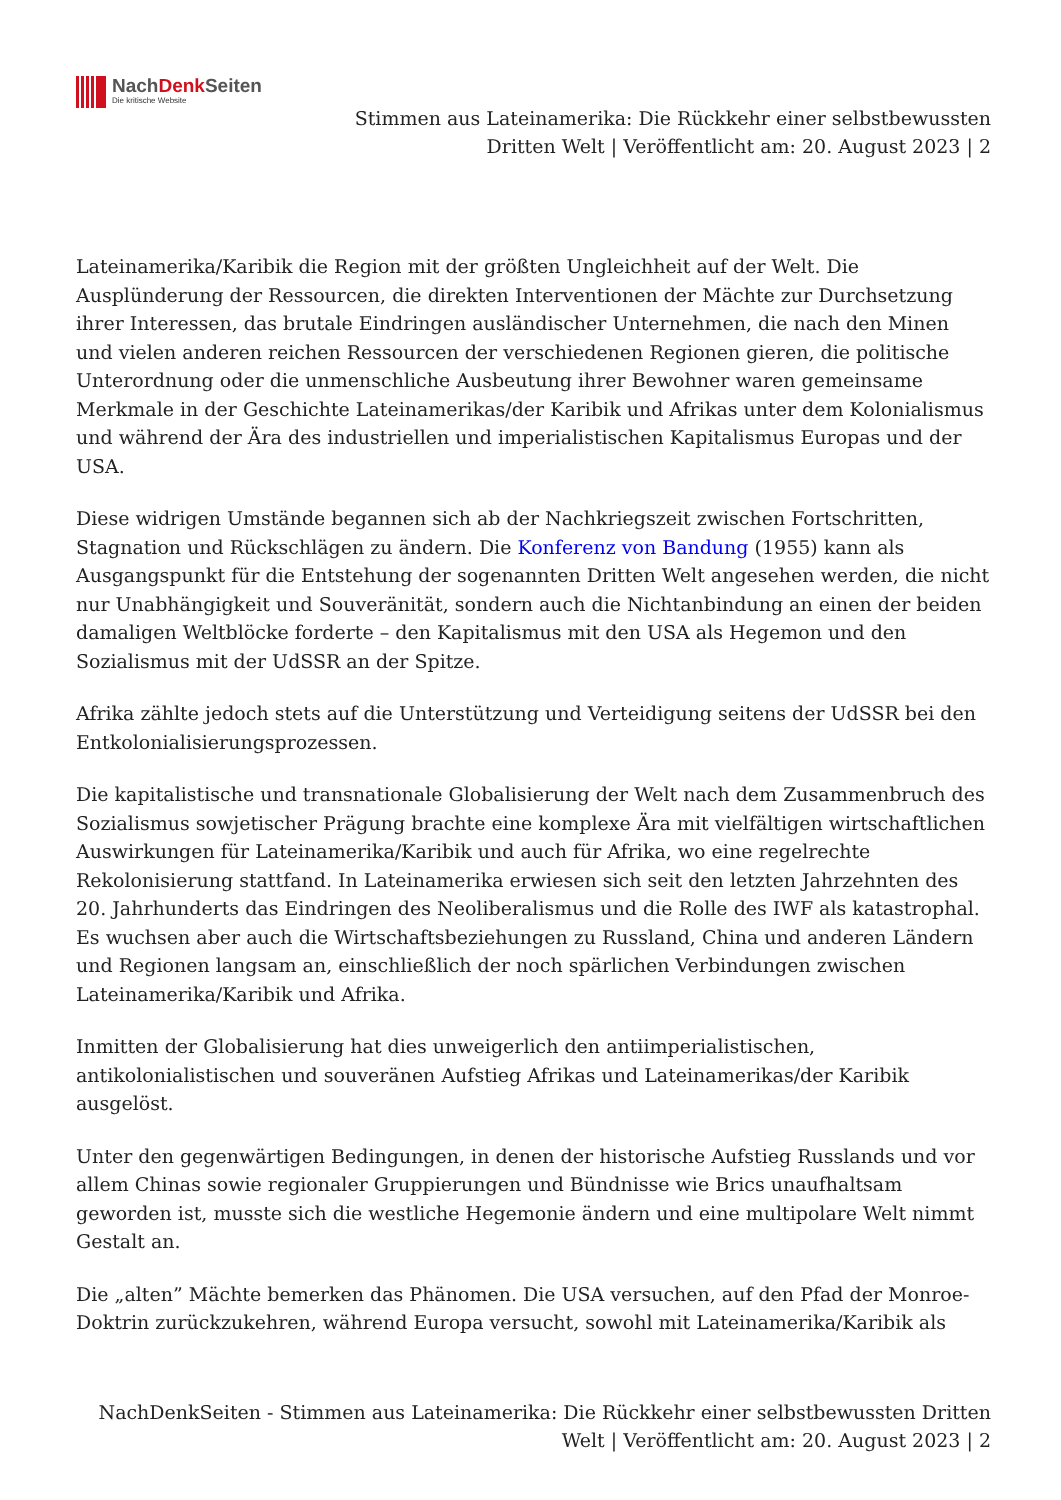NachDenk Seiten
Die kritische Website
Stimmen aus Lateinamerika: Die Rückkehr einer selbstbewussten Dritten Welt | Veröffentlicht am: 20. August 2023 | 2
Lateinamerika/Karibik die Region mit der größten Ungleichheit auf der Welt. Die Ausplünderung der Ressourcen, die direkten Interventionen der Mächte zur Durchsetzung ihrer Interessen, das brutale Eindringen ausländischer Unternehmen, die nach den Minen und vielen anderen reichen Ressourcen der verschiedenen Regionen gieren, die politische Unterordnung oder die unmenschliche Ausbeutung ihrer Bewohner waren gemeinsame Merkmale in der Geschichte Lateinamerikas/der Karibik und Afrikas unter dem Kolonialismus und während der Ära des industriellen und imperialistischen Kapitalismus Europas und der USA.
Diese widrigen Umstände begannen sich ab der Nachkriegszeit zwischen Fortschritten, Stagnation und Rückschlägen zu ändern. Die Konferenz von Bandung (1955) kann als Ausgangspunkt für die Entstehung der sogenannten Dritten Welt angesehen werden, die nicht nur Unabhängigkeit und Souveränität, sondern auch die Nichtanbindung an einen der beiden damaligen Weltblöcke forderte – den Kapitalismus mit den USA als Hegemon und den Sozialismus mit der UdSSR an der Spitze.
Afrika zählte jedoch stets auf die Unterstützung und Verteidigung seitens der UdSSR bei den Entkolonialisierungsprozessen.
Die kapitalistische und transnationale Globalisierung der Welt nach dem Zusammenbruch des Sozialismus sowjetischer Prägung brachte eine komplexe Ära mit vielfältigen wirtschaftlichen Auswirkungen für Lateinamerika/Karibik und auch für Afrika, wo eine regelrechte Rekolonisierung stattfand. In Lateinamerika erwiesen sich seit den letzten Jahrzehnten des 20. Jahrhunderts das Eindringen des Neoliberalismus und die Rolle des IWF als katastrophal. Es wuchsen aber auch die Wirtschaftsbeziehungen zu Russland, China und anderen Ländern und Regionen langsam an, einschließlich der noch spärlichen Verbindungen zwischen Lateinamerika/Karibik und Afrika.
Inmitten der Globalisierung hat dies unweigerlich den antiimperialistischen, antikolonialistischen und souveränen Aufstieg Afrikas und Lateinamerikas/der Karibik ausgelöst.
Unter den gegenwärtigen Bedingungen, in denen der historische Aufstieg Russlands und vor allem Chinas sowie regionaler Gruppierungen und Bündnisse wie Brics unaufhaltsam geworden ist, musste sich die westliche Hegemonie ändern und eine multipolare Welt nimmt Gestalt an.
Die „alten” Mächte bemerken das Phänomen. Die USA versuchen, auf den Pfad der Monroe-Doktrin zurückzukehren, während Europa versucht, sowohl mit Lateinamerika/Karibik als
NachDenkSeiten - Stimmen aus Lateinamerika: Die Rückkehr einer selbstbewussten Dritten Welt | Veröffentlicht am: 20. August 2023 | 2